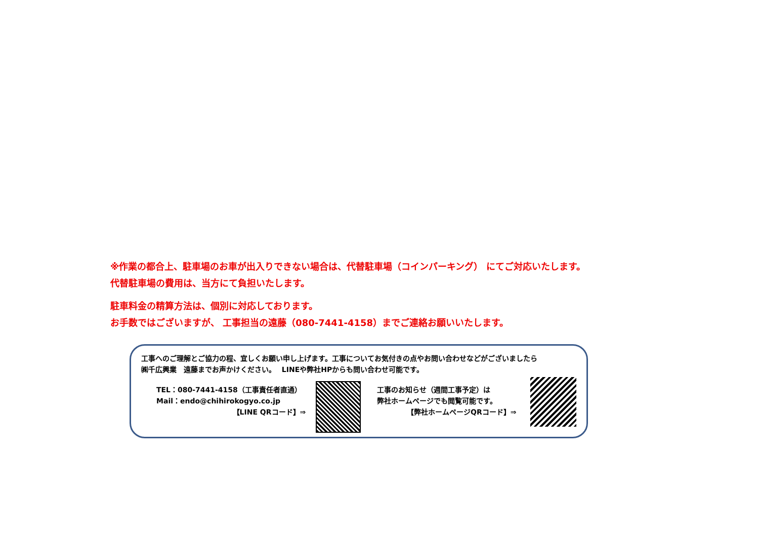※作業の都合上、駐車場のお車が出入りできない場合は、代替駐車場（コインパーキング） にてご対応いたします。
代替駐車場の費用は、当方にて負担いたします。
駐車料金の精算方法は、個別に対応しております。
お手数ではございますが、 工事担当の遠藤（080-7441-4158）までご連絡お願いいたします。
工事へのご理解とご協力の程、宜しくお願い申し上げます。工事についてお気付きの点やお問い合わせなどがございましたら
㈱千広興業　遠藤までお声かけください。　 LINEや弊社HPからも問い合わせ可能です。
TEL：080-7441-4158（工事責任者直通）
Mail：endo@chihirokogyo.co.jp
【LINE QRコード】⇒
工事のお知らせ（週間工事予定）は
弊社ホームページでも閲覧可能です。
【弊社ホームページQRコード】⇒